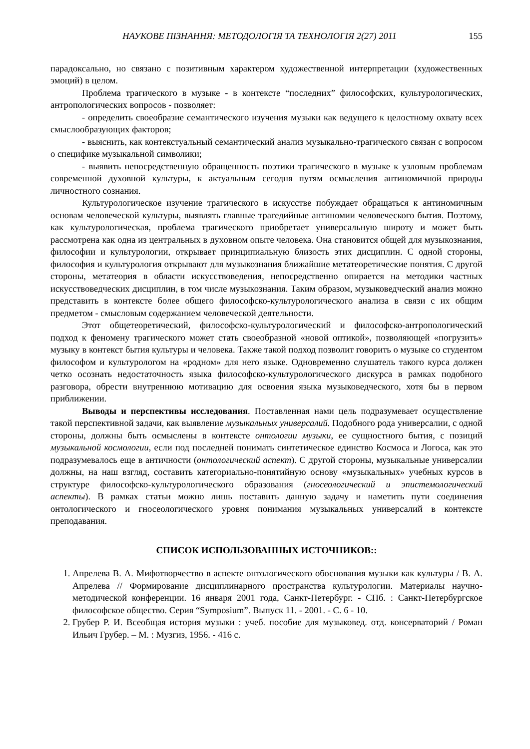НАУКОВЕ ПІЗНАННЯ: МЕТОДОЛОГІЯ ТА ТЕХНОЛОГІЯ 2(27) 2011 155
парадоксально, но связано с позитивным характером художественной интерпретации (художественных эмоций) в целом.
Проблема трагического в музыке - в контексте “последних” философских, культурологических, антропологических вопросов - позволяет:
- определить своеобразие семантического изучения музыки как ведущего к целостному охвату всех смыслообразующих факторов;
- выяснить, как контекстуальный семантический анализ музыкально-трагического связан с вопросом о специфике музыкальной символики;
- выявить непосредственную обращенность поэтики трагического в музыке к узловым проблемам современной духовной культуры, к актуальным сегодня путям осмысления антиномичной природы личностного сознания.
Культурологическое изучение трагического в искусстве побуждает обращаться к антиномичным основам человеческой культуры, выявлять главные трагедийные антиномии человеческого бытия. Поэтому, как культурологическая, проблема трагического приобретает универсальную широту и может быть рассмотрена как одна из центральных в духовном опыте человека. Она становится общей для музыкознания, философии и культурологии, открывает принципиальную близость этих дисциплин. С одной стороны, философия и культурология открывают для музыкознания ближайшие метатеоретические понятия. С другой стороны, метатеория в области искусствоведения, непосредственно опирается на методики частных искусствоведческих дисциплин, в том числе музыкознания. Таким образом, музыковедческий анализ можно представить в контексте более общего философско-культурологического анализа в связи с их общим предметом - смысловым содержанием человеческой деятельности.
Этот общетеоретический, философско-культурологический и философско-антропологический подход к феномену трагического может стать своеобразной «новой оптикой», позволяющей «погрузить» музыку в контекст бытия культуры и человека. Также такой подход позволит говорить о музыке со студентом философом и культурологом на «родном» для него языке. Одновременно слушатель такого курса должен четко осознать недостаточность языка философско-культурологического дискурса в рамках подобного разговора, обрести внутреннюю мотивацию для освоения языка музыковедческого, хотя бы в первом приближении.
Выводы и перспективы исследования. Поставленная нами цель подразумевает осуществление такой перспективной задачи, как выявление музыкальных универсалий. Подобного рода универсалии, с одной стороны, должны быть осмыслены в контексте онтологии музыки, ее сущностного бытия, с позиций музыкальной космологии, если под последней понимать синтетическое единство Космоса и Логоса, как это подразумевалось еще в античности (онтологический аспект). С другой стороны, музыкальные универсалии должны, на наш взгляд, составить категориально-понятийную основу «музыкальных» учебных курсов в структуре философско-культурологического образования (гносеологический и эпистемологический аспекты). В рамках статьи можно лишь поставить данную задачу и наметить пути соединения онтологического и гносеологического уровня понимания музыкальных универсалий в контексте преподавания.
СПИСОК ИСПОЛЬЗОВАННЫХ ИСТОЧНИКОВ::
1. Апрелева В. А. Мифотворчество в аспекте онтологического обоснования музыки как культуры / В. А. Апрелева // Формирование дисциплинарного пространства культурологии. Материалы научно-методической конференции. 16 января 2001 года, Санкт-Петербург. - СПб. : Санкт-Петербургское философское общество. Серия “Symposium”. Выпуск 11. - 2001. - С. 6 - 10.
2. Грубер Р. И. Всеобщая история музыки : учеб. пособие для музыковед. отд. консерваторий / Роман Ильич Грубер. – М. : Музгиз, 1956. - 416 с.